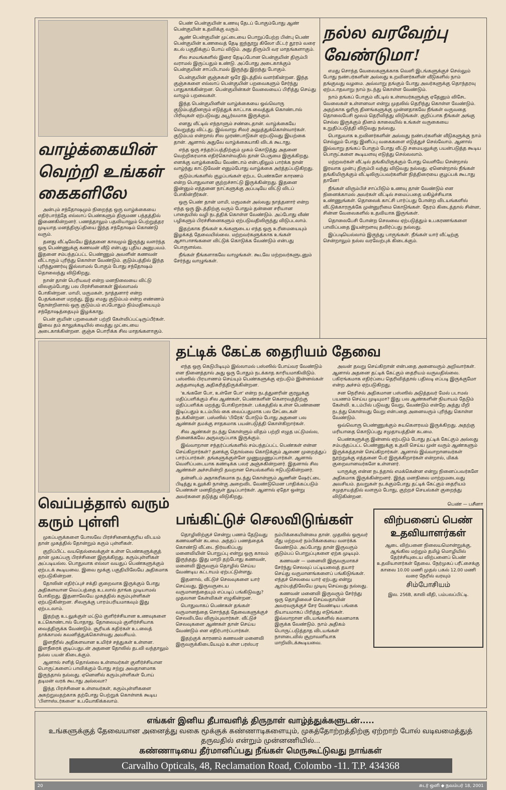வாழ்க்கையின் வெற்றி உங்கள் கைகளிலே
அன்பும் சந்தோஷமும் நிறைந்த ஒரு வாழ்க்கையை எதிர்பார்த்தே எல்லாப் பெண்களும் திருமண பந்தத்தில் இணைகின்றனர். பணத்தாலும் பதவியாலும் பெற்றுத்தர முடியாத மனத்திருப்தியை இந்த சந்தோஷம் கொண்டு வரும்.
தனது வீட்டிலேயே இத்தனை காலமும் இருந்து வளர்ந்த ஒரு பெண்ணுக்கு கணவன் வீடு என்பது புதிய அனுபவம். இதனை சம்பந்தப்பட்ட பெண்ணும் அவளின் கணவன் வீட்டாரும் புரிந்து கொள்ள வேண்டும். குடும்பத்தில் இந்த புரிந்துணர்வு இல்லாமல் போகும் போது சந்தோஷம் தொலைந்து விடுகிறது.
நான் தான் பெரியவர் என்ற மனநிலையை விட்டு விலகும்போது பல பிரச்சினைகள் இல்லாமல் போகின்றன. மாமி, மருமகள், நாத்தனார் என்ற பேதங்களை மறந்து, இது எமது குடும்பம் என்ற எண்ணம் தோன்றினால் ஒரு குடும்பம் எப்போதும் நிம்மதியையும் சந்தோஷத்தையும் இழக்காது.
பென் குயின் பறவைகள் பற்றி கேள்விப்பட்டிருப்பீர்கள். இவை தம் காலுக்கடியில் வைத்து முட்டையை அடைகாக்கின்றன. குஞ்சு பொரிக்க சில மாதங்களாகும்.
பெண் பென்குயின் உணவு தேடப் போகும்போது ஆண் பென்குயின் உதவிக்கு வரும்.
ஆண் பென்குயின் முட்டையை பொறுப்பேற்ற பின்பு பெண் பென்குயின் உணவைத் தேடி ஐந்நூறு கிலோ மீட்டர் தூரம் வரை கடல் பகுதிக்குப் போய் விடும். அது திரும்பி வர மாதங்களாகும்.
சில சமயங்களில் இரை தேடிப்போன பென்குயின் திரும்பி வராமல் இருப்பதும் உண்டு. அப்போது அடைகாக்கும் பென்குயின் சாப்பிடாமல் இருந்து இறந்து போகும்.
பென்குயின் குஞ்சுகள் ஒரே இடத்தில் வளர்கின்றன. இந்த குஞ்சுகளை எல்லாப் பென்குயின் பறவைகளும் சேர்ந்து பாதுகாக்கின்றன. பென்குயின்கள் வேலையைப் பிரித்து செய்து வாழும் பறவைகள்.
இந்த பென்குயினின் வாழ்க்கையை ஒவ்வொரு குடும்பத்தினரும் எடுத்துக் காட்டாக வைத்துக் கொண்டால் பிரிவுகள் ஏற்படுவது அபூர்வமாக இருக்கும்.
எனது வீட்டில் எந்நாளும் சண்டைதான். வாழ்க்கையே வெறுத்து விட்டது. இவ்வாறு சிலர் அலுத்துக்கொள்வார்கள். குடும்பம் என்றால் சில முரண்பாடுகள் ஏற்படுவது இயற்கை தான். ஆனால் அதுவே வாழ்க்கையாகி விடக் கூடாது.
எந்த ஒரு சந்தர்ப்பத்திற்கும் முகம் கொடுத்து அதனை வெற்றிகரமாக எதிர்கொள்வதில் தான் பெருமை இருக்கிறது. எனக்கு வாழ்க்கையே வேண்டாம் என்பதிலும் பார்க்க நான் வாழ்ந்து காட்டுவேன் எனும்போது வாழ்க்கை அர்த்தப்படுகிறது.
குடும்பங்களில் குழப்பங்கள் ஏற்பட பெண்களே காரணம் என்ற பொதுவான குற்றச்சாட்டு இருக்கின்றது. இதனை இன்னும் எத்தனை நாட்களுக்கு அப்படியே விட்டு விடப் போகின்றீர்கள்.
ஒரு பெண் தான் மாமி, மருமகள் அல்லது நாத்தனார் என்ற எந்த ஒரு இடத்திற்கு வரும் போதும் தன்னை சரியான பாதையில் வழி நடத்திக் கொள்ள வேண்டும். அப்போது வீண் பழிகளும் பிரச்சினைகளும் ஏற்படுவதிலிருந்து விடுபடலாம்.
இதற்காக நீங்கள் உங்களுடைய எந்த ஒரு உரிமையையும் இழக்கத் தேவையில்லை. மற்றவர்களுக்காக உங்கள் ஆசாபாசங்களை விட்டுக் கொடுக்க வேண்டும் என்பது பொருளல்ல.
நீங்கள் நீங்களாகவே வாழுங்கள். கூடவே மற்றவர்களுடனும் சேர்ந்து வாழுங்கள்.
நல்ல வரவேற்பு வேண்டுமா!
எமது சொந்த வேலைகளுக்காக வெளி இடங்களுக்குச் செல்லும் போது நண்பர்களின் அல்லது உறவினர்களின் வீடுகளில் நாம் தங்குவது வழமை. அவ்வாறு தங்கும் போது அவர்களுக்கு தொந்தரவு ஏற்படாதவாறு நாம் நடந்து கொள்ள வேண்டும்.
நாம் தங்கப் போகும் வீட்டில் உள்ளவர்களுக்கு ஏதேனும் விசேட வேலைகள் உள்ளனவா என்று முதலில் தெரிந்து கொள்ள வேண்டும். அதற்காக ஓரிரு தினங்களுக்கு முன்னதாகவே நீங்கள் வருவதை தொலைபேசி மூலம் தெரிவித்து விடுங்கள். குறிப்பாக நீங்கள் அங்கு செல்ல இருக்கும் தினம் காலையில் உங்கள் வருகையை உறுதிப்படுத்தி விடுவது நல்லது.
பொதுவாக உறவினர்களின் அல்லது நண்பர்களின் வீடுகளுக்கு நாம் செல்லும் போது இனிப்பு வகைகளை எடுத்துச் செல்வோம். ஆனால் இவ்வாறு தங்கப் போகும் போது வீட்டு சமையலுக்கு பயன்படுத்த கூடிய பொருட்களை கூடியளவு எடுத்து செல்லலாம்.
மற்றவர்கள் வீட்டில் தங்கியிருக்கும் போது வெளியே சென்றால் இரவாக முன்பு திரும்பி வந்து விடுவது நல்லது. ஏனென்றால் நீங்கள் தங்கியிருக்கும் வீட்டிலிருப்பவர்களின் நித்திரையை குழப்பக் கூடாது தானே!
நீங்கள் விரும்பிச் சாப்பிடும் உணவு தான் வேண்டும் என நினைக்காமல் அவர்கள் வீட்டில் சமைப்பதை மகிழ்ச்சியாக உண்ணுங்கள். தொலைக் காட்சி பார்ப்பது போன்ற விடயங்களில் வீட்டுக்காரருக்கே முன்னுரிமை கொடுங்கள். நேரம் கிடைத்தால் சின்ன, சின்ன வேலைகளில் உதவியாக இருங்கள்.
தொலைபேசி போன்ற செலவை ஏற்படுத்தும் உபகரணங்களை பாவிப்பதை இயன்றளவு தவிர்ப்பது நல்லது.
இப்படியெல்லாம் இருந்து பாருங்கள். நீங்கள் யார் வீட்டிற்கு சென்றாலும் நல்ல வரவேற்புக் கிடைக்கும்.
வெப்பத்தால் வரும் கரும் புள்ளி
முகப்பருக்களை போலவே பிரச்சினைக்குரிய விடயம் தான் முகத்தில் தோன்றும் கரும் புள்ளிகள்.
குறிப்பிட்ட வயதெல்லைக்குள் உள்ள பெண்களுக்குத் தான் முகப்பரு பிரச்சினை இருக்கிறது. கரும்புள்ளிகள் அப்படியல்ல. பொதுவாக எல்லா வயதுப் பெண்களுக்கும் ஏற்படக் கூடியவை. இவை மூக்கு பகுதியிலேயே அதிகமாக ஏற்படுகின்றன.
தோலின் எதிர்ப்புச் சக்தி குறைவாக இருக்கும் போது அதிகளவான வெப்பத்தை உடலால் தாங்க முடியாமல் போகிறது. இதனாலேயே முகத்தில் கரும்புள்ளிகள் ஏற்படுகின்றன. சிலருக்கு பாரம்பரியமாகவும் இது ஏற்படலாம்.
இதற்கு உடலுக்குள் மட்டும் குளிர்ச்சியான உணவுகளை உட்கொண்டால் போதாது. தோலையும் குளிர்ச்சியாக வைத்திருக்க வேண்டும். சூரியக் கதிர்கள் உடலைத் தாக்காமல் கவனித்துக்கொள்வது அவசியம்.
இளநீரில் அதிகளவான உயிர்ச் சத்துகள் உள்ளன. இளநீரைக் குடிப்பதுடன் அதனை தோலில் தடவி வந்தாலும் நல்ல பயன் கிடைக்கும்.
ஆனால் சளித் தொல்லை உள்ளவர்கள் குளிர்ச்சியான பொருட்களைப் பாவிக்கும் போது சற்று அவதானமாக இருந்தால் நல்லது. ஏனெனில் கரும்புள்ளிகள் போய் தடிமன் வரக் கூடாது அல்லவா?
இந்த பிரச்சினை உள்ளவர்கள், கரும்புள்ளிகளை அகற்றுவதற்காக தற்போது பெற்றுக் கொள்ளக் கூடிய 'பிளாஸ்டர்களை' உபயோகிக்கலாம்.
தட்டிக் கேட்க தைரியம் தேவை
எந்த ஒரு கெடுபிடியும் இல்லாமல் பஸ்ஸில் போய்வர வேண்டும் என நினைத்தால் அது ஒரு போதும் நடக்காத காரியமாகிவிடும். பஸ்ஸில் பிரயாணம் செய்யும் பெண்களுக்கு ஏற்படும் இன்னல்கள் அந்தளவுக்கு அதிகரித்திருக்கின்றன.
'உங்களே போ, உள்ளே போ' என்ற நடத்துனரின் குரலுக்கு மதிப்பளிக்கும் சில ஆண்கள், பெண்களின் கௌரவத்திற்கு மதிப்பளிக்க மறந்து போகிறார்கள். பக்கத்தில் உள்ள பெண்ணை இடிப்பதும் உடம்பில் கை வைப்பதுமாக பல சேட்டைகள் நடக்கின்றன. பஸ்ஸில் 'பிரேக்' போடும் போது அதனை பல ஆண்கள் தமக்கு சாதகமாக பயன்படுத்தி கொள்கிறார்கள்.
சில ஆண்கள் நடந்து கொள்ளும் விதம் பற்றி எழுத மட்டுமல்ல, நினைக்கவே அருவருப்பாக இருக்கும்.
இவ்வாறான சந்தர்ப்பங்களில் சம்பந்தப்பட்ட பெண்கள் என்ன செய்கிறார்கள்? தனக்கு தொல்லை கொடுக்கும் ஆணை முறைத்துப் பார்ப்பார்கள். தங்களுக்குள்ளே முணுமுணுப்பார்கள். ஆனால் வெளிப்படையாக கண்டிக்க பலர் அஞ்சுகின்றனர். இதனால் சில ஆண்கள் அச்சமின்றி தவறான செயல்களில் ஈடுபடுகின்றனர்.
தன்னிடம் அநாகரிகமாக நடந்து கொள்ளும் ஆணின் ஷேர்ட்டை பிடித்து உலுக்கி நான்கு அறைவிட வேண்டுமென பாதிக்கப்படும் பெண்கள் மனதிற்குள் துடிப்பார்கள். ஆனால் ஏதோ ஒன்று அவர்களை தடுத்து விடுகிறது.
அவன் தவறு செய்கிறான் என்பதை அனைவரும் அறிவார்கள். ஆனால் அதனை தட்டிக் கேட்கும் தைரியம் வருவதில்லை. பகிரங்கமாக எதிர்ப்பை தெரிவித்தால் பதிலடி எப்படி இருக்குமோ என்ற அச்சம் ஏற்படுகிறது.
சன நெரிசல் அதிகமான பஸ்ஸில் அடுத்தவர் மேல் படாமல் பயணம் செய்ய முடியுமா? இது பல ஆண்களின் நியாயம் தேடும் கேள்வி. உடம்பில் படுவது வேறு, வேண்டும் என்றே அத்து மீறி நடந்து கொள்வது வேறு என்பதை அனைவரும் புரிந்து கொள்ள வேண்டும்.
ஒவ்வொரு பெண்ணுக்கும் சுயகௌரவம் இருக்கிறது. அதற்கு மரியாதை கொடுப்பது சமுதாயத்தின் கடமை.
பெண்களுக்கு இன்னல் ஏற்படும் போது தட்டிக் கேட்கும் அல்லது சம்பந்தப்பட்ட பெண்ணுக்கு உதவி செய்ய முன் வரும் ஆண்களும் இருக்கத்தான் செய்கிறார்கள். ஆனால் இவ்வாறானவர்கள் நூற்றுக்கு எத்தனை பேர் இருக்கிறார்கள் என்றால், மிகக் குறைவானவர்களே உள்ளனர்.
யாருக்கு என்ன நடந்தால் எமக்கென்ன என்று நினைப்பவர்களே அதிகமாக இருக்கின்றனர். இந்த மனநிலை மாற்றமடைவது அவசியம். தவறுகள் நடக்கும்போது தட்டிக் கேட்கும் தைரியம் சமுதாயத்தில் வளரும் போது, குற்றச் செயல்கள் குறைந்து விடுகின்றன.
பெண் — பசீனா
பங்கிட்டுச் செலவிடுங்கள்
தொழிலிற்குச் சென்று பணம் தேடுவது கணவனின் கடமை. அந்தப் பணத்தைக் கொண்டு வீட்டை நிர்வகிப்பது மனைவியின் பொறுப்பு என்று ஒரு காலம் இருந்தது. இது மாறி தற்போது கணவன், மனைவி இருவரும் தொழில் செய்ய வேண்டிய கட்டாயம் ஏற்பட்டுள்ளது.
இதனால், வீட்டுச் செலவுகளை யார் செய்வது, இருவருடைய வருமானத்தையும் எப்படிப் பங்கிடுவது? முதலான கேள்விகள் எழுகின்றன.
பொதுவாகப் பெண்கள் தங்கள் வருமானத்தை சொந்தத் தேவைகளுக்குச் செலவிடவே விரும்புவார்கள். வீட்டுச் செலவுகளை ஆண்கள் தான் செய்ய வேண்டும் என எதிர்பார்ப்பார்கள்.
இதற்குக் காரணம் கணவன் மனைவி இருவருக்கிடையேயும் உள்ள பரஸ்பர நம்பிக்கையின்மை தான். முதலில் ஒருவர் மீது மற்றவர் நம்பிக்கையை வளர்க்க வேண்டும். அப்போது தான் இருவரும் குடும்பப் பொறுப்புகளை ஏற்க முடியும்.
கணவன் — மனைவி இருவருமாகச் சேர்ந்து செலவுப் பட்டியலைத் தயார் செய்து வருமானங்களைப் பங்கிடுங்கள். எந்தச் செலவை யார் ஏற்பது என்று ஆரம்பத்திலேயே முடிவு செய்வது நல்லது.
கணவன் மனைவி இருவரும் சேர்ந்து ஒரு தொழிலைச் செய்வதாயின் அவரவருக்குச் சேர வேண்டிய பங்கை நியாயமாகப் பிரித்து எடுங்கள். இவ்வாறான விடயங்களில் கவனமாக இருக்க வேண்டும். நாம் அதிகம் பொருட்படுத்தாத விடயங்கள் நாளடைவில் சூறாவளியாக மாறிவிடக்கூடியவை.
விற்பனைப் பெண் உதவியாளர்கள்
ஆடை விற்பனை நிலையமொன்றுக்கு, ஆங்கில மற்றும் தமிழ் மொழியில் தேர்ச்சியுடைய விற்பனைப் பெண் உதவியாளர்கள் தேவை. நேர்முகப் பரீட்சைக்கு காலை 10.00 மணி முதல் பகல் 12.00 மணி வரை நேரில் வரவும்
சிம்போசியம்
இல. 256B, காலி வீதி, பம்பலப்பிட்டி.
எங்கள் இனிய தீபாவளித் திருநாள் வாழ்த்துக்களுடன்.....
உங்களுக்குத் தேவையான அனைத்து வகை மூக்குக் கண்ணாடிகளையும், முகத்தோற்றத்திற்கு ஏற்றாற் போல் வடிவமைத்துத் தருவதில் என்றும் முன்னணியில்...
கண்ணாடியை தீர்மானிப்பது நீங்கள் மெருகூட்டுவது நாங்கள்
Carvalho Opticals, 48, Reclamation Road, Colombo -11. T.P. 434368
20 சுடர் ஒளி ◆ நவம்பர் 18, 2001